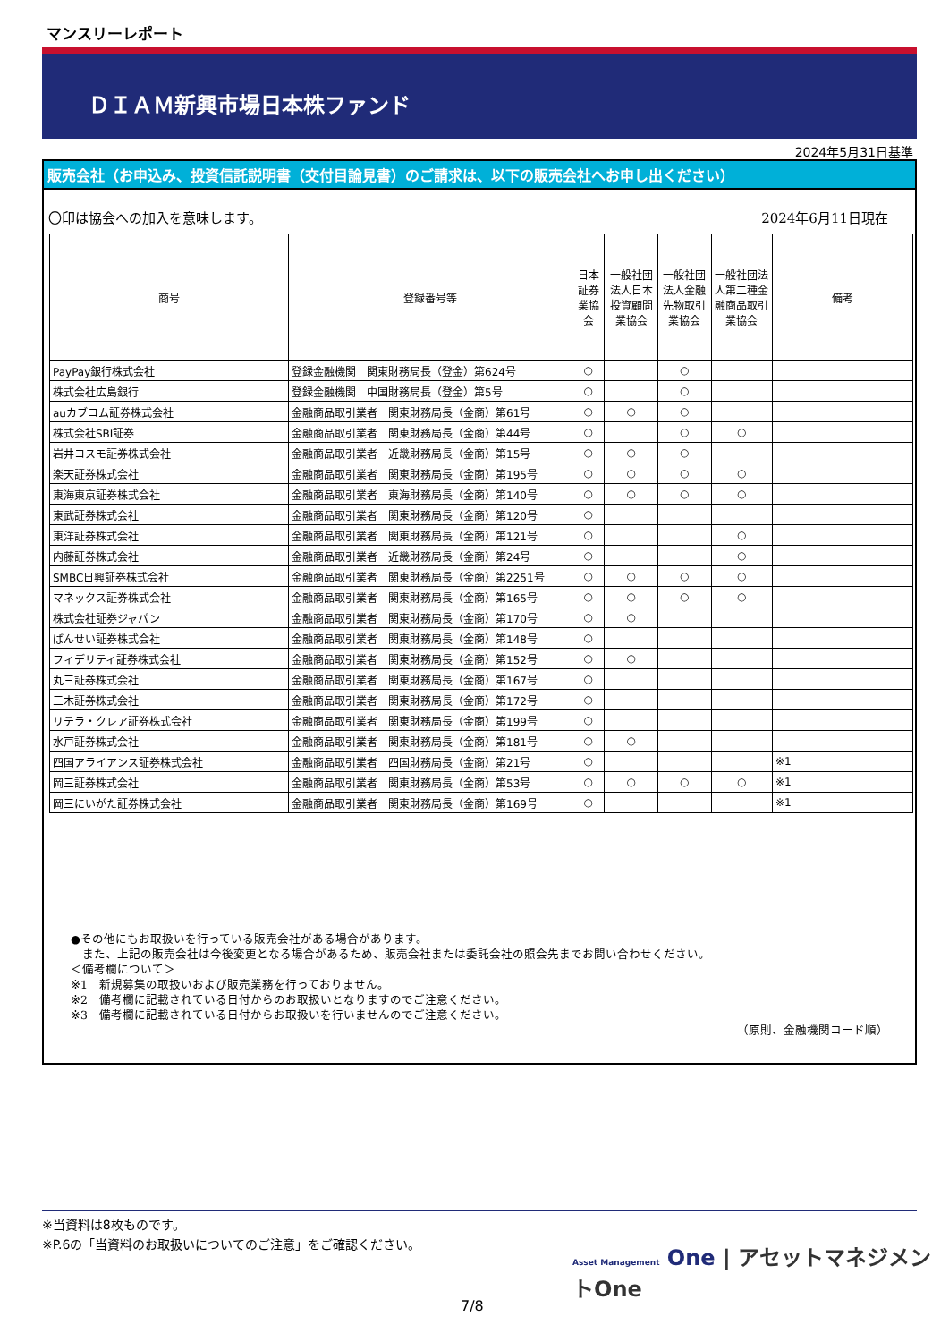マンスリーレポート
ＤＩＡＭ新興市場日本株ファンド
2024年5月31日基準
販売会社（お申込み、投資信託説明書（交付目論見書）のご請求は、以下の販売会社へお申し出ください）
〇印は協会への加入を意味します。 2024年6月11日現在
| 商号 | 登録番号等 | 日本証券業協会 | 一般社団法人日本投資顧問業協会 | 一般社団法人金融先物取引業協会 | 一般社団法人第二種金融商品取引業協会 | 備考 |
| --- | --- | --- | --- | --- | --- | --- |
| PayPay銀行株式会社 | 登録金融機関 関東財務局長（登金）第624号 | ○ | | ○ | | |
| 株式会社広島銀行 | 登録金融機関 中国財務局長（登金）第5号 | ○ | | ○ | | |
| auカブコム証券株式会社 | 金融商品取引業者 関東財務局長（金商）第61号 | ○ | ○ | ○ | | |
| 株式会社SBI証券 | 金融商品取引業者 関東財務局長（金商）第44号 | ○ | | ○ | ○ | |
| 岩井コスモ証券株式会社 | 金融商品取引業者 近畿財務局長（金商）第15号 | ○ | ○ | ○ | | |
| 楽天証券株式会社 | 金融商品取引業者 関東財務局長（金商）第195号 | ○ | ○ | ○ | ○ | |
| 東海東京証券株式会社 | 金融商品取引業者 東海財務局長（金商）第140号 | ○ | ○ | ○ | ○ | |
| 東武証券株式会社 | 金融商品取引業者 関東財務局長（金商）第120号 | ○ | | | | |
| 東洋証券株式会社 | 金融商品取引業者 関東財務局長（金商）第121号 | ○ | | | ○ | |
| 内藤証券株式会社 | 金融商品取引業者 近畿財務局長（金商）第24号 | ○ | | | ○ | |
| SMBC日興証券株式会社 | 金融商品取引業者 関東財務局長（金商）第2251号 | ○ | ○ | ○ | ○ | |
| マネックス証券株式会社 | 金融商品取引業者 関東財務局長（金商）第165号 | ○ | ○ | ○ | ○ | |
| 株式会社証券ジャパン | 金融商品取引業者 関東財務局長（金商）第170号 | ○ | ○ | | | |
| ばんせい証券株式会社 | 金融商品取引業者 関東財務局長（金商）第148号 | ○ | | | | |
| フィデリティ証券株式会社 | 金融商品取引業者 関東財務局長（金商）第152号 | ○ | ○ | | | |
| 丸三証券株式会社 | 金融商品取引業者 関東財務局長（金商）第167号 | ○ | | | | |
| 三木証券株式会社 | 金融商品取引業者 関東財務局長（金商）第172号 | ○ | | | | |
| リテラ・クレア証券株式会社 | 金融商品取引業者 関東財務局長（金商）第199号 | ○ | | | | |
| 水戸証券株式会社 | 金融商品取引業者 関東財務局長（金商）第181号 | ○ | ○ | | | |
| 四国アライアンス証券株式会社 | 金融商品取引業者 四国財務局長（金商）第21号 | ○ | | | | ※1 |
| 岡三証券株式会社 | 金融商品取引業者 関東財務局長（金商）第53号 | ○ | ○ | ○ | ○ | ※1 |
| 岡三にいがた証券株式会社 | 金融商品取引業者 関東財務局長（金商）第169号 | ○ | | | | ※1 |
●その他にもお取扱いを行っている販売会社がある場合があります。
　また、上記の販売会社は今後変更となる場合があるため、販売会社または委託会社の照会先までお問い合わせください。
＜備考欄について＞
※1　新規募集の取扱いおよび販売業務を行っておりません。
※2　備考欄に記載されている日付からのお取扱いとなりますのでご注意ください。
※3　備考欄に記載されている日付からお取扱いを行いませんのでご注意ください。
（原則、金融機関コード順）
※当資料は8枚ものです。
※P.6の「当資料のお取扱いについてのご注意」をご確認ください。
Asset Management One | アセットマネジメントOne
7/8